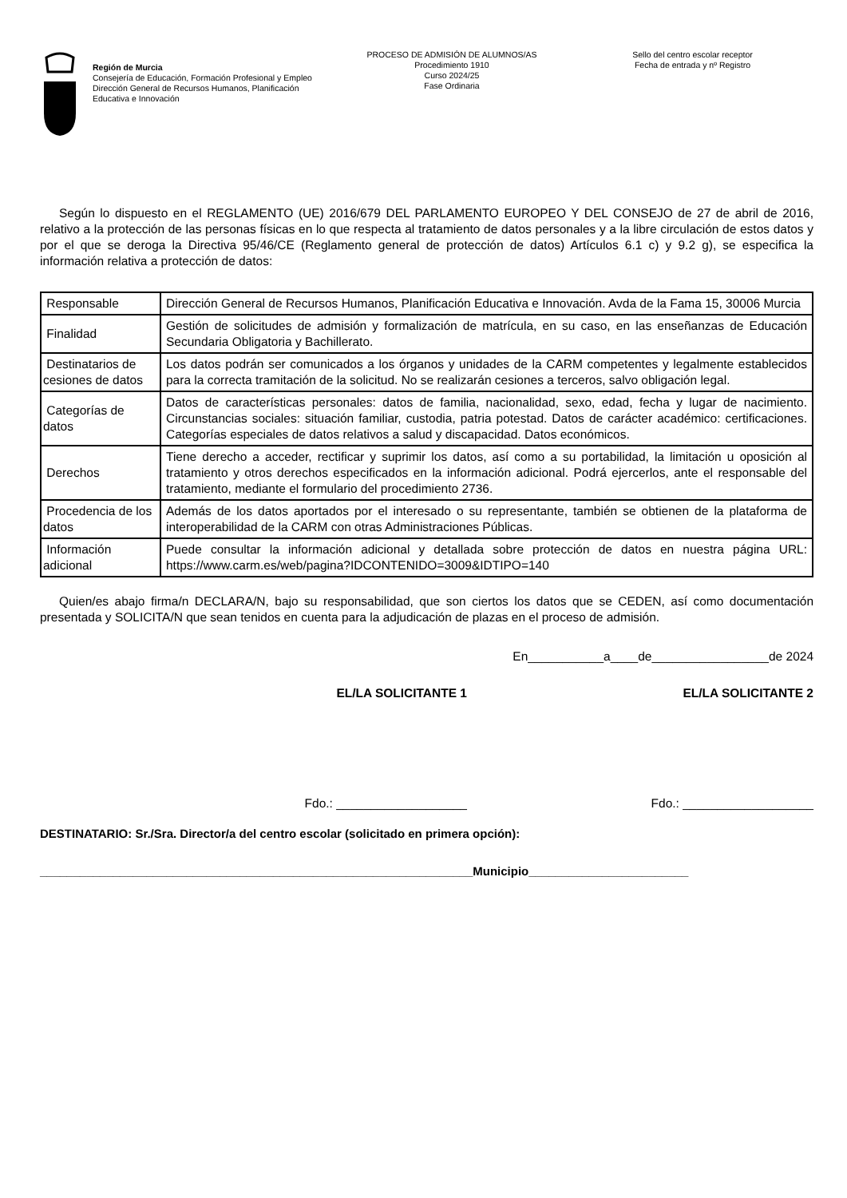Región de Murcia
Consejería de Educación, Formación Profesional y Empleo
Dirección General de Recursos Humanos, Planificación Educativa e Innovación
PROCESO DE ADMISIÓN DE ALUMNOS/AS
Procedimiento 1910
Curso 2024/25
Fase Ordinaria
Sello del centro escolar receptor
Fecha de entrada y nº Registro
Según lo dispuesto en el REGLAMENTO (UE) 2016/679 DEL PARLAMENTO EUROPEO Y DEL CONSEJO de 27 de abril de 2016, relativo a la protección de las personas físicas en lo que respecta al tratamiento de datos personales y a la libre circulación de estos datos y por el que se deroga la Directiva 95/46/CE (Reglamento general de protección de datos) Artículos 6.1 c) y 9.2 g), se especifica la información relativa a protección de datos:
| Responsable | Dirección General de Recursos Humanos, Planificación Educativa e Innovación. Avda de la Fama 15, 30006 Murcia |
| Finalidad | Gestión de solicitudes de admisión y formalización de matrícula, en su caso, en las enseñanzas de Educación Secundaria Obligatoria y Bachillerato. |
| Destinatarios de cesiones de datos | Los datos podrán ser comunicados a los órganos y unidades de la CARM competentes y legalmente establecidos para la correcta tramitación de la solicitud. No se realizarán cesiones a terceros, salvo obligación legal. |
| Categorías de datos | Datos de características personales: datos de familia, nacionalidad, sexo, edad, fecha y lugar de nacimiento. Circunstancias sociales: situación familiar, custodia, patria potestad. Datos de carácter académico: certificaciones. Categorías especiales de datos relativos a salud y discapacidad. Datos económicos. |
| Derechos | Tiene derecho a acceder, rectificar y suprimir los datos, así como a su portabilidad, la limitación u oposición al tratamiento y otros derechos especificados en la información adicional. Podrá ejercerlos, ante el responsable del tratamiento, mediante el formulario del procedimiento 2736. |
| Procedencia de los datos | Además de los datos aportados por el interesado o su representante, también se obtienen de la plataforma de interoperabilidad de la CARM con otras Administraciones Públicas. |
| Información adicional | Puede consultar la información adicional y detallada sobre protección de datos en nuestra página URL: https://www.carm.es/web/pagina?IDCONTENIDO=3009&IDTIPO=140 |
Quien/es abajo firma/n DECLARA/N, bajo su responsabilidad, que son ciertos los datos que se CEDEN, así como documentación presentada y SOLICITA/N que sean tenidos en cuenta para la adjudicación de plazas en el proceso de admisión.
En___________a____de_________________de 2024
EL/LA SOLICITANTE 1 EL/LA SOLICITANTE 2
Fdo.: ___________________ Fdo.: ___________________
DESTINATARIO: Sr./Sra. Director/a del centro escolar (solicitado en primera opción):
_________________________________________________________________Municipio________________________